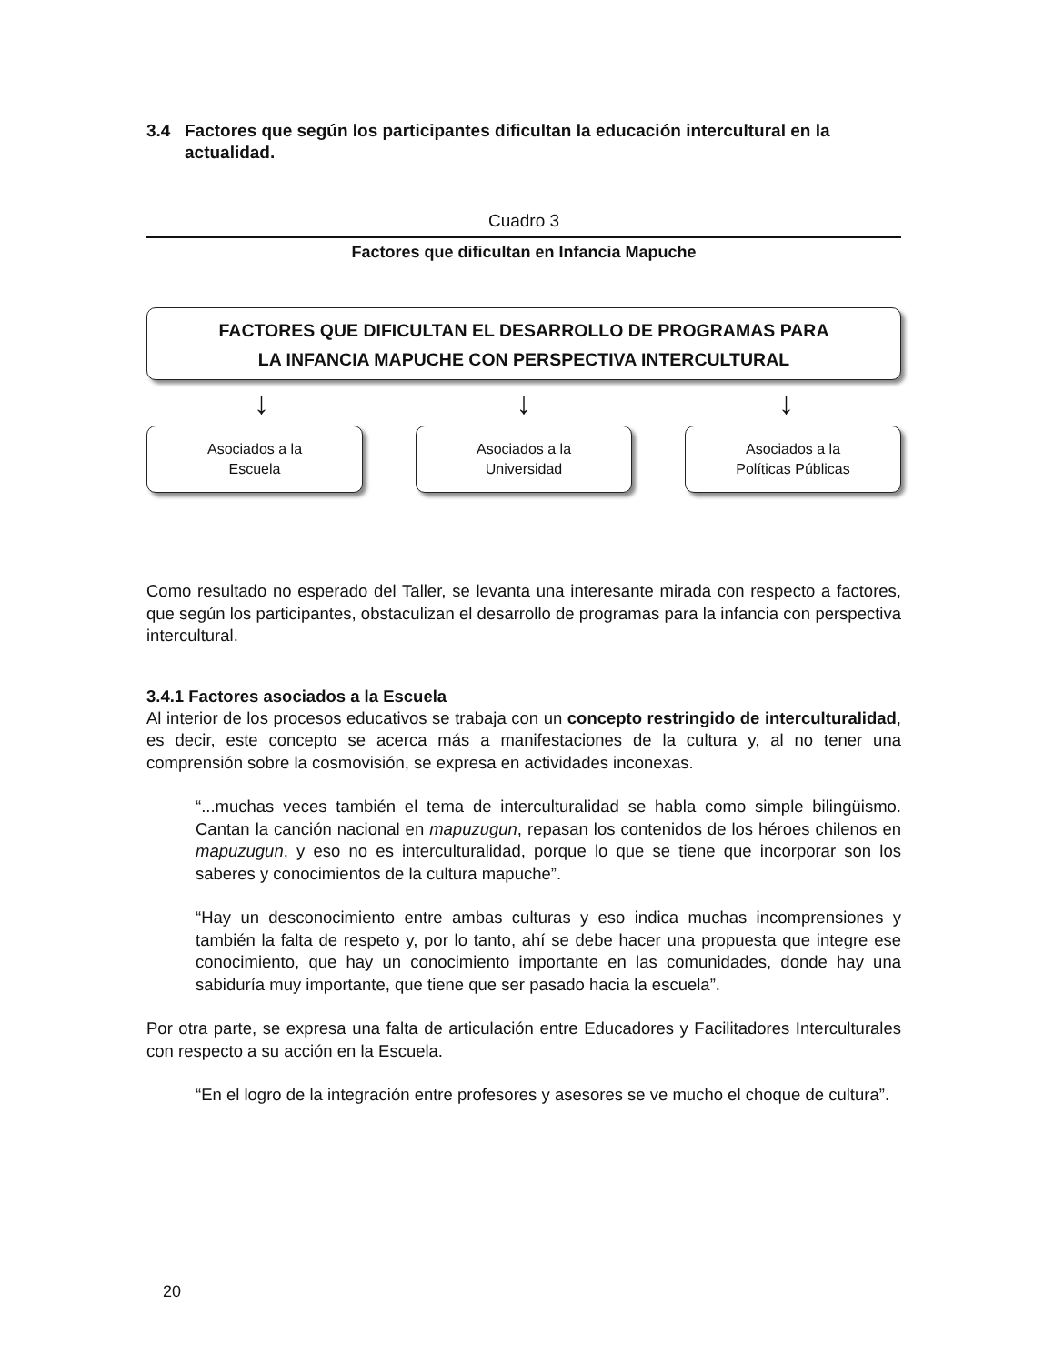3.4 Factores que según los participantes dificultan la educación intercultural en la actualidad.
Cuadro 3
Factores que dificultan en Infancia Mapuche
FACTORES QUE DIFICULTAN EL DESARROLLO DE PROGRAMAS PARA
LA INFANCIA MAPUCHE CON PERSPECTIVA INTERCULTURAL
↓ ↓ ↓
Asociados a la
Escuela
Asociados a la
Universidad
Asociados a la
Políticas Públicas
Como resultado no esperado del Taller, se levanta una interesante mirada con respecto a factores, que según los participantes, obstaculizan el desarrollo de programas para la infancia con perspectiva intercultural.
3.4.1 Factores asociados a la Escuela
Al interior de los procesos educativos se trabaja con un concepto restringido de interculturalidad, es decir, este concepto se acerca más a manifestaciones de la cultura y, al no tener una comprensión sobre la cosmovisión, se expresa en actividades inconexas.
“...muchas veces también el tema de interculturalidad se habla como simple bilingüismo. Cantan la canción nacional en mapuzugun, repasan los contenidos de los héroes chilenos en mapuzugun, y eso no es interculturalidad, porque lo que se tiene que incorporar son los saberes y conocimientos de la cultura mapuche”.
“Hay un desconocimiento entre ambas culturas y eso indica muchas incomprensiones y también la falta de respeto y, por lo tanto, ahí se debe hacer una propuesta que integre ese conocimiento, que hay un conocimiento importante en las comunidades, donde hay una sabiduría muy importante, que tiene que ser pasado hacia la escuela”.
Por otra parte, se expresa una falta de articulación entre Educadores y Facilitadores Interculturales con respecto a su acción en la Escuela.
“En el logro de la integración entre profesores y asesores se ve mucho el choque de cultura”.
20